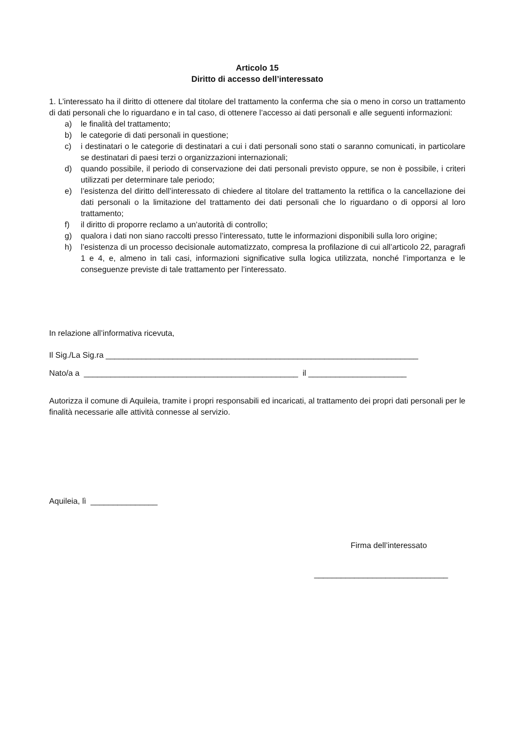Articolo 15
Diritto di accesso dell’interessato
1. L’interessato ha il diritto di ottenere dal titolare del trattamento la conferma che sia o meno in corso un trattamento di dati personali che lo riguardano e in tal caso, di ottenere l’accesso ai dati personali e alle seguenti informazioni:
a) le finalità del trattamento;
b) le categorie di dati personali in questione;
c) i destinatari o le categorie di destinatari a cui i dati personali sono stati o saranno comunicati, in particolare se destinatari di paesi terzi o organizzazioni internazionali;
d) quando possibile, il periodo di conservazione dei dati personali previsto oppure, se non è possibile, i criteri utilizzati per determinare tale periodo;
e) l’esistenza del diritto dell’interessato di chiedere al titolare del trattamento la rettifica o la cancellazione dei dati personali o la limitazione del trattamento dei dati personali che lo riguardano o di opporsi al loro trattamento;
f) il diritto di proporre reclamo a un’autorità di controllo;
g) qualora i dati non siano raccolti presso l’interessato, tutte le informazioni disponibili sulla loro origine;
h) l’esistenza di un processo decisionale automatizzato, compresa la profilazione di cui all’articolo 22, paragrafi 1 e 4, e, almeno in tali casi, informazioni significative sulla logica utilizzata, nonché l’importanza e le conseguenze previste di tale trattamento per l’interessato.
In relazione all’informativa ricevuta,
Il Sig./La Sig.ra ______________________________________________________________________
Nato/a a ________________________________________________ il ______________________
Autorizza il comune di Aquileia, tramite i propri responsabili ed incaricati, al trattamento dei propri dati personali per le finalità necessarie alle attività connesse al servizio.
Aquileia, lì _______________
Firma dell’interessato
______________________________